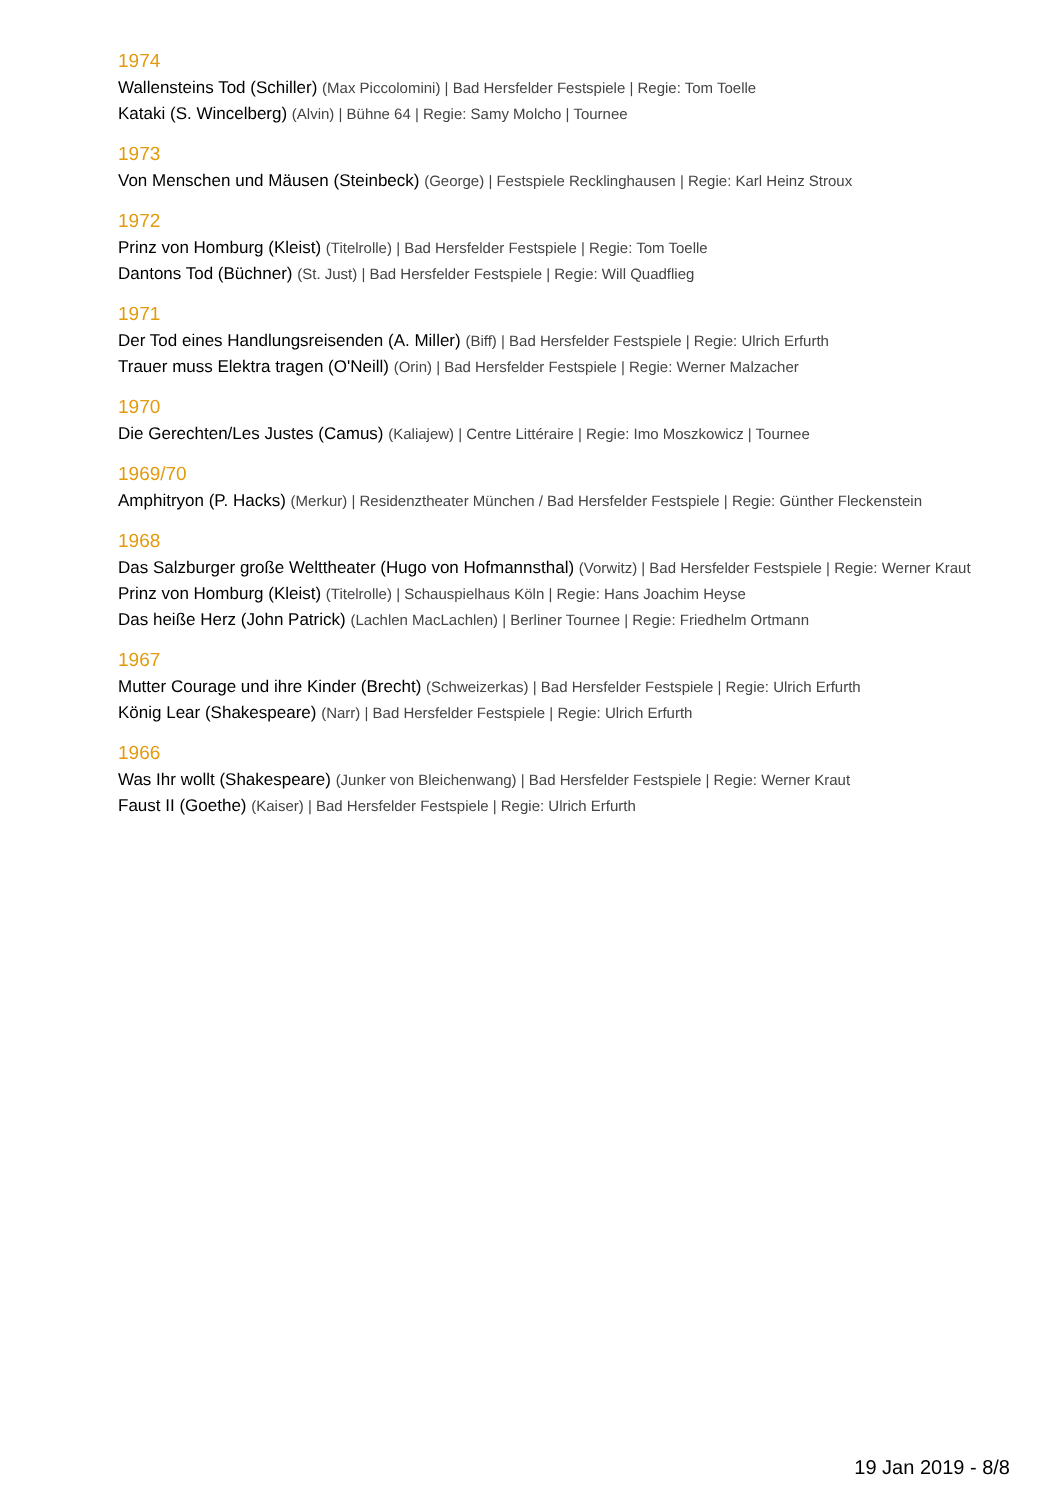1974
Wallensteins Tod (Schiller) (Max Piccolomini) | Bad Hersfelder Festspiele | Regie: Tom Toelle
Kataki (S. Wincelberg) (Alvin) | Bühne 64 | Regie: Samy Molcho | Tournee
1973
Von Menschen und Mäusen (Steinbeck) (George) | Festspiele Recklinghausen | Regie: Karl Heinz Stroux
1972
Prinz von Homburg (Kleist) (Titelrolle) | Bad Hersfelder Festspiele | Regie: Tom Toelle
Dantons Tod (Büchner) (St. Just) | Bad Hersfelder Festspiele | Regie: Will Quadflieg
1971
Der Tod eines Handlungsreisenden (A. Miller) (Biff) | Bad Hersfelder Festspiele | Regie: Ulrich Erfurth
Trauer muss Elektra tragen (O'Neill) (Orin) | Bad Hersfelder Festspiele | Regie: Werner Malzacher
1970
Die Gerechten/Les Justes (Camus) (Kaliajew) | Centre Littéraire | Regie: Imo Moszkowicz | Tournee
1969/70
Amphitryon (P. Hacks) (Merkur) | Residenztheater München / Bad Hersfelder Festspiele | Regie: Günther Fleckenstein
1968
Das Salzburger große Welttheater (Hugo von Hofmannsthal) (Vorwitz) | Bad Hersfelder Festspiele | Regie: Werner Kraut
Prinz von Homburg (Kleist) (Titelrolle) | Schauspielhaus Köln | Regie: Hans Joachim Heyse
Das heiße Herz (John Patrick) (Lachlen MacLachlen) | Berliner Tournee | Regie: Friedhelm Ortmann
1967
Mutter Courage und ihre Kinder (Brecht) (Schweizerkas) | Bad Hersfelder Festspiele | Regie: Ulrich Erfurth
König Lear (Shakespeare) (Narr) | Bad Hersfelder Festspiele | Regie: Ulrich Erfurth
1966
Was Ihr wollt (Shakespeare) (Junker von Bleichenwang) | Bad Hersfelder Festspiele | Regie: Werner Kraut
Faust II (Goethe) (Kaiser) | Bad Hersfelder Festspiele | Regie: Ulrich Erfurth
19 Jan 2019 - 8/8